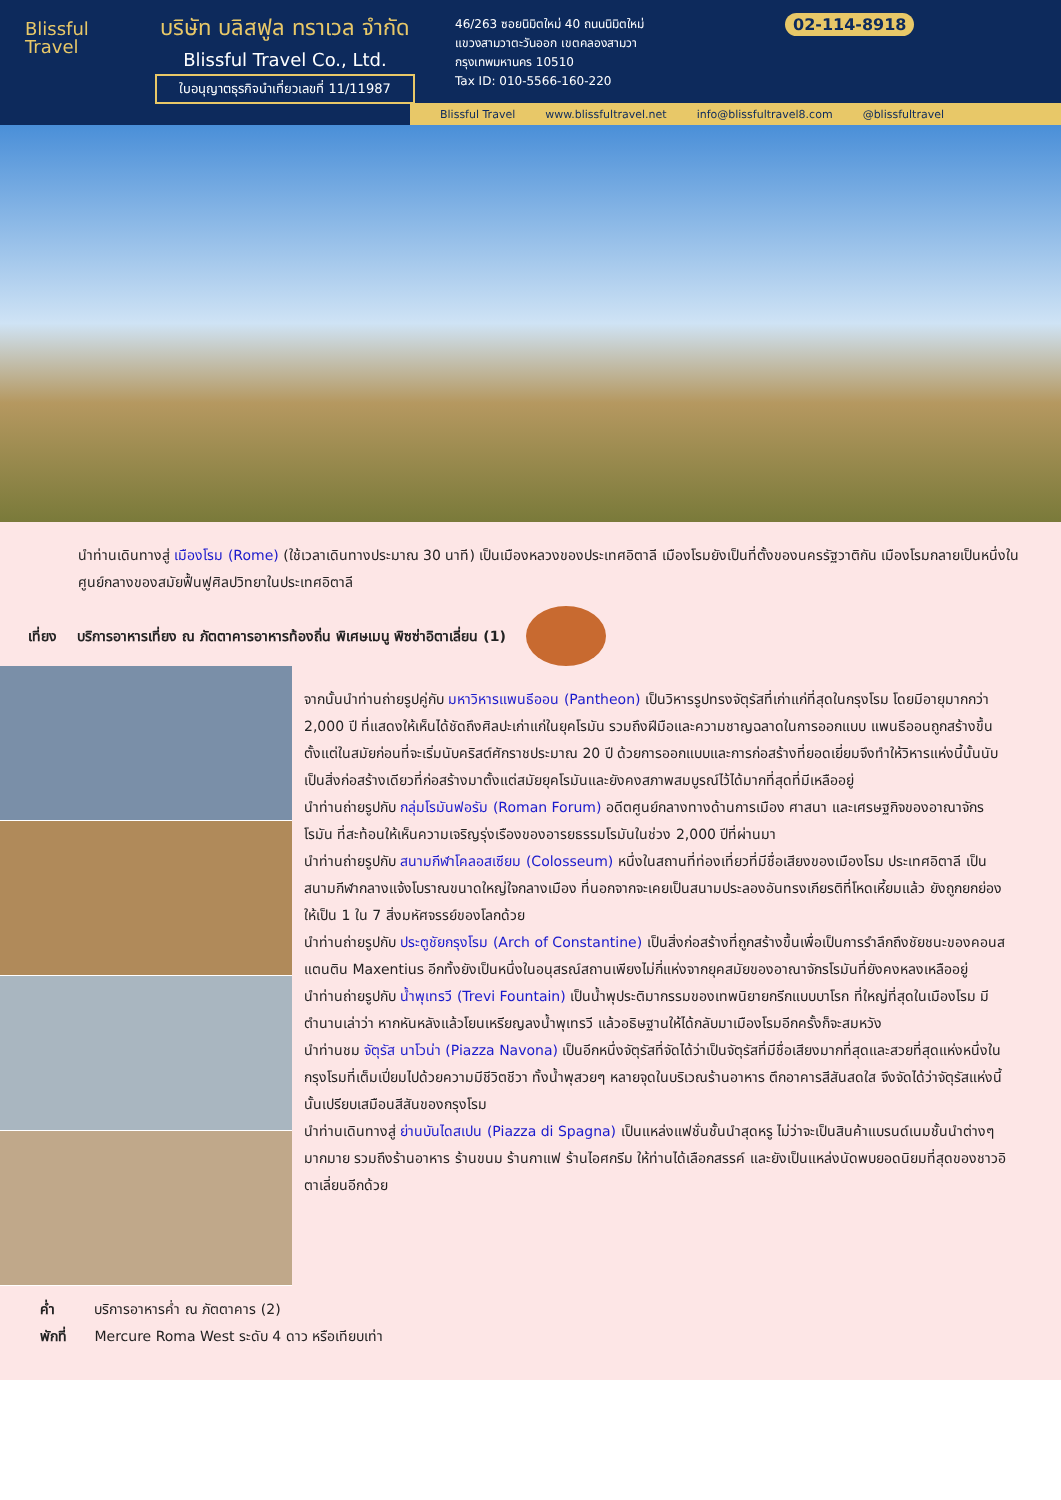Blissful
Travel
บริษัท บลิสฟูล ทราเวล จำกัด
Blissful Travel Co., Ltd.
ใบอนุญาตธุรกิจนำเที่ยวเลขที่ 11/11987
46/263 ซอยนิมิตใหม่ 40 ถนนนิมิตใหม่
แขวงสามวาตะวันออก เขตคลองสามวา
กรุงเทพมหานคร 10510
Tax ID: 010-5566-160-220
02-114-8918
Blissful Travel www.blissfultravel.net info@blissfultravel8.com @blissfultravel
นำท่านเดินทางสู่ เมืองโรม (Rome) (ใช้เวลาเดินทางประมาณ 30 นาที) เป็นเมืองหลวงของประเทศอิตาลี เมืองโรมยังเป็นที่ตั้งของนครรัฐวาติกัน เมืองโรมกลายเป็นหนึ่งในศูนย์กลางของสมัยฟื้นฟูศิลปวิทยาในประเทศอิตาลี
เที่ยง บริการอาหารเที่ยง ณ ภัตตาคารอาหารท้องถิ่น พิเศษเมนู พิซซ่าอิตาเลี่ยน (1)
จากนั้นนำท่านถ่ายรูปคู่กับ มหาวิหารแพนธีออน (Pantheon) เป็นวิหารรูปทรงจัตุรัสที่เก่าแก่ที่สุดในกรุงโรม โดยมีอายุมากกว่า 2,000 ปี ที่แสดงให้เห็นได้ชัดถึงศิลปะเก่าแก่ในยุคโรมัน รวมถึงฝีมือและความชาญฉลาดในการออกแบบ แพนธีออนถูกสร้างขึ้นตั้งแต่ในสมัยก่อนที่จะเริ่มนับคริสต์ศักราชประมาณ 20 ปี ด้วยการออกแบบและการก่อสร้างที่ยอดเยี่ยมจึงทำให้วิหารแห่งนี้นั้นนับเป็นสิ่งก่อสร้างเดียวที่ก่อสร้างมาตั้งแต่สมัยยุคโรมันและยังคงสภาพสมบูรณ์ไว้ได้มากที่สุดที่มีเหลืออยู่
นำท่านถ่ายรูปกับ กลุ่มโรมันฟอรัม (Roman Forum) อดีตศูนย์กลางทางด้านการเมือง ศาสนา และเศรษฐกิจของอาณาจักรโรมัน ที่สะท้อนให้เห็นความเจริญรุ่งเรืองของอารยธรรมโรมันในช่วง 2,000 ปีที่ผ่านมา
นำท่านถ่ายรูปกับ สนามกีฬาโคลอสเซียม (Colosseum) หนึ่งในสถานที่ท่องเที่ยวที่มีชื่อเสียงของเมืองโรม ประเทศอิตาลี เป็นสนามกีฬากลางแจ้งโบราณขนาดใหญ่ใจกลางเมือง ที่นอกจากจะเคยเป็นสนามประลองอันทรงเกียรติที่โหดเหี้ยมแล้ว ยังถูกยกย่องให้เป็น 1 ใน 7 สิ่งมหัศจรรย์ของโลกด้วย
นำท่านถ่ายรูปกับ ประตูชัยกรุงโรม (Arch of Constantine) เป็นสิ่งก่อสร้างที่ถูกสร้างขึ้นเพื่อเป็นการรำลึกถึงชัยชนะของคอนสแตนติน Maxentius อีกทั้งยังเป็นหนึ่งในอนุสรณ์สถานเพียงไม่กี่แห่งจากยุคสมัยของอาณาจักรโรมันที่ยังคงหลงเหลืออยู่
นำท่านถ่ายรูปกับ น้ำพุเทรวี (Trevi Fountain) เป็นน้ำพุประติมากรรมของเทพนิยายกรีกแบบบาโรก ที่ใหญ่ที่สุดในเมืองโรม มีตำนานเล่าว่า หากหันหลังแล้วโยนเหรียญลงน้ำพุเทรวี แล้วอธิษฐานให้ได้กลับมาเมืองโรมอีกครั้งก็จะสมหวัง
นำท่านชม จัตุรัส นาโวน่า (Piazza Navona) เป็นอีกหนึ่งจัตุรัสที่จัดได้ว่าเป็นจัตุรัสที่มีชื่อเสียงมากที่สุดและสวยที่สุดแห่งหนึ่งในกรุงโรมที่เต็มเปี่ยมไปด้วยความมีชีวิตชีวา ทั้งน้ำพุสวยๆ หลายจุดในบริเวณร้านอาหาร ตึกอาคารสีสันสดใส จึงจัดได้ว่าจัตุรัสแห่งนี้นั้นเปรียบเสมือนสีสันของกรุงโรม
นำท่านเดินทางสู่ ย่านบันไดสเปน (Piazza di Spagna) เป็นแหล่งแฟชั่นชั้นนำสุดหรู ไม่ว่าจะเป็นสินค้าแบรนด์เนมชั้นนำต่างๆมากมาย รวมถึงร้านอาหาร ร้านขนม ร้านกาแฟ ร้านไอศกรีม ให้ท่านได้เลือกสรรค์ และยังเป็นแหล่งนัดพบยอดนิยมที่สุดของชาวอิตาเลี่ยนอีกด้วย
ค่ำ บริการอาหารค่ำ ณ ภัตตาคาร (2)
พักที่ Mercure Roma West ระดับ 4 ดาว หรือเทียบเท่า